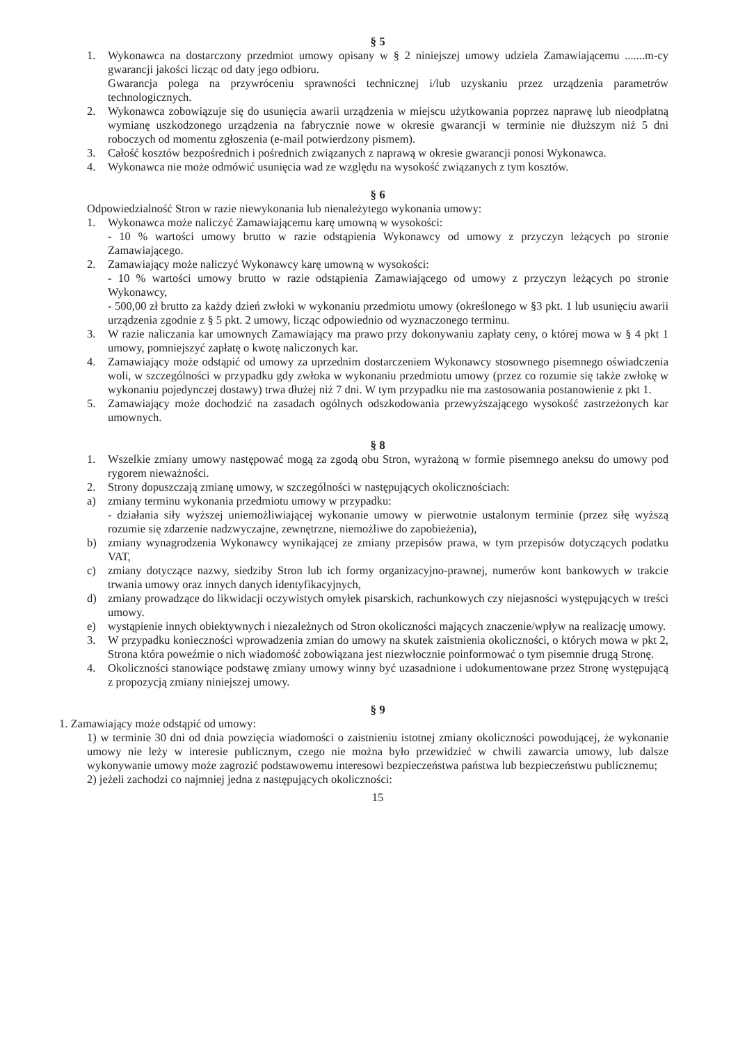§ 5
1. Wykonawca na dostarczony przedmiot umowy opisany w § 2 niniejszej umowy udziela Zamawiającemu .......m-cy gwarancji jakości licząc od daty jego odbioru.
Gwarancja polega na przywróceniu sprawności technicznej i/lub uzyskaniu przez urządzenia parametrów technologicznych.
2. Wykonawca zobowiązuje się do usunięcia awarii urządzenia w miejscu użytkowania poprzez naprawę lub nieodpłatną wymianę uszkodzonego urządzenia na fabrycznie nowe w okresie gwarancji w terminie nie dłuższym niż 5 dni roboczych od momentu zgłoszenia (e-mail potwierdzony pismem).
3. Całość kosztów bezpośrednich i pośrednich związanych z naprawą w okresie gwarancji ponosi Wykonawca.
4. Wykonawca nie może odmówić usunięcia wad ze względu na wysokość związanych z tym kosztów.
§ 6
Odpowiedzialność Stron w razie niewykonania lub nienależytego wykonania umowy:
1. Wykonawca może naliczyć Zamawiającemu karę umowną w wysokości:
- 10 % wartości umowy brutto w razie odstąpienia Wykonawcy od umowy z przyczyn leżących po stronie Zamawiającego.
2. Zamawiający może naliczyć Wykonawcy karę umowną w wysokości:
- 10 % wartości umowy brutto w razie odstąpienia Zamawiającego od umowy z przyczyn leżących po stronie Wykonawcy,
- 500,00 zł brutto za każdy dzień zwłoki w wykonaniu przedmiotu umowy (określonego w §3 pkt. 1 lub usunięciu awarii urządzenia zgodnie z § 5 pkt. 2 umowy, licząc odpowiednio od wyznaczonego terminu.
3. W razie naliczania kar umownych Zamawiający ma prawo przy dokonywaniu zapłaty ceny, o której mowa w § 4 pkt 1 umowy, pomniejszyć zapłatę o kwotę naliczonych kar.
4. Zamawiający może odstąpić od umowy za uprzednim dostarczeniem Wykonawcy stosownego pisemnego oświadczenia woli, w szczególności w przypadku gdy zwłoka w wykonaniu przedmiotu umowy (przez co rozumie się także zwłokę w wykonaniu pojedynczej dostawy) trwa dłużej niż 7 dni. W tym przypadku nie ma zastosowania postanowienie z pkt 1.
5. Zamawiający może dochodzić na zasadach ogólnych odszkodowania przewyższającego wysokość zastrzeżonych kar umownych.
§ 8
1. Wszelkie zmiany umowy następować mogą za zgodą obu Stron, wyrażoną w formie pisemnego aneksu do umowy pod rygorem nieważności.
2. Strony dopuszczają zmianę umowy, w szczególności w następujących okolicznościach:
a) zmiany terminu wykonania przedmiotu umowy w przypadku:
- działania siły wyższej uniemożliwiającej wykonanie umowy w pierwotnie ustalonym terminie (przez siłę wyższą rozumie się zdarzenie nadzwyczajne, zewnętrzne, niemożliwe do zapobieżenia),
b) zmiany wynagrodzenia Wykonawcy wynikającej ze zmiany przepisów prawa, w tym przepisów dotyczących podatku VAT,
c) zmiany dotyczące nazwy, siedziby Stron lub ich formy organizacyjno-prawnej, numerów kont bankowych w trakcie trwania umowy oraz innych danych identyfikacyjnych,
d) zmiany prowadzące do likwidacji oczywistych omyłek pisarskich, rachunkowych czy niejasności występujących w treści umowy.
e) wystąpienie innych obiektywnych i niezależnych od Stron okoliczności mających znaczenie/wpływ na realizację umowy.
3. W przypadku konieczności wprowadzenia zmian do umowy na skutek zaistnienia okoliczności, o których mowa w pkt 2, Strona która poweźmie o nich wiadomość zobowiązana jest niezwłocznie poinformować o tym pisemnie drugą Stronę.
4. Okoliczności stanowiące podstawę zmiany umowy winny być uzasadnione i udokumentowane przez Stronę występującą z propozycją zmiany niniejszej umowy.
§ 9
1. Zamawiający może odstąpić od umowy:
1) w terminie 30 dni od dnia powzięcia wiadomości o zaistnieniu istotnej zmiany okoliczności powodującej, że wykonanie umowy nie leży w interesie publicznym, czego nie można było przewidzieć w chwili zawarcia umowy, lub dalsze wykonywanie umowy może zagrozić podstawowemu interesowi bezpieczeństwa państwa lub bezpieczeństwu publicznemu;
2) jeżeli zachodzi co najmniej jedna z następujących okoliczności:
15